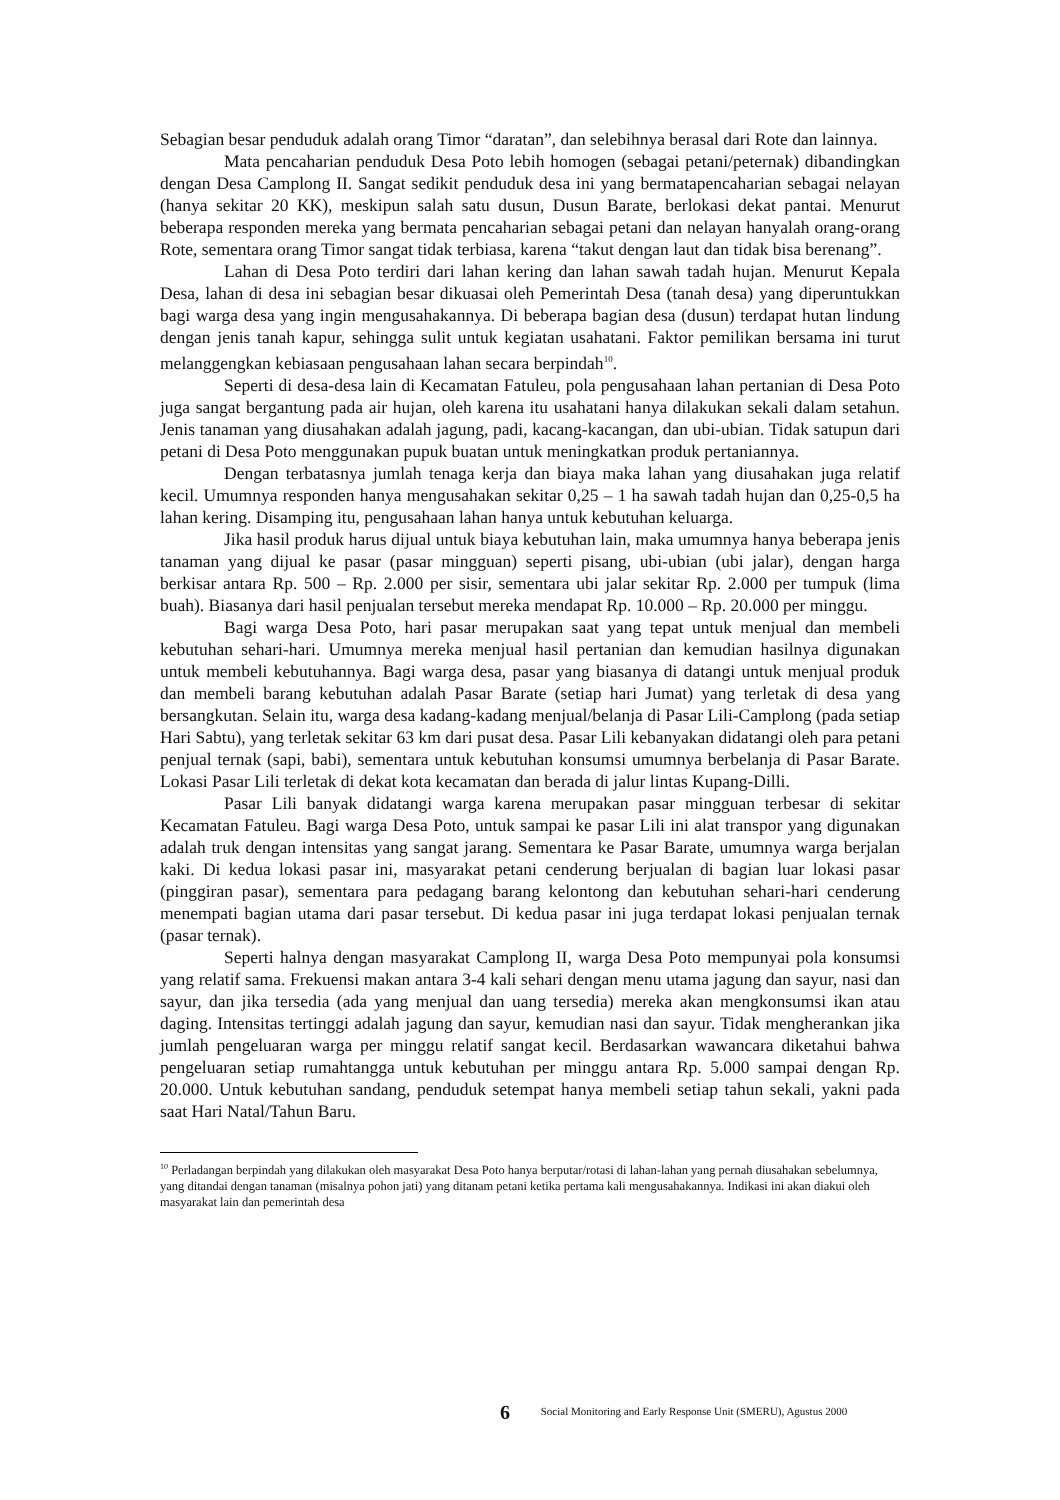Sebagian besar penduduk adalah orang Timor “daratan”, dan selebihnya berasal dari Rote dan lainnya.
Mata pencaharian penduduk Desa Poto lebih homogen (sebagai petani/peternak) dibandingkan dengan Desa Camplong II. Sangat sedikit penduduk desa ini yang bermatapencaharian sebagai nelayan (hanya sekitar 20 KK), meskipun salah satu dusun, Dusun Barate, berlokasi dekat pantai. Menurut beberapa responden mereka yang bermata pencaharian sebagai petani dan nelayan hanyalah orang-orang Rote, sementara orang Timor sangat tidak terbiasa, karena “takut dengan laut dan tidak bisa berenang”.
Lahan di Desa Poto terdiri dari lahan kering dan lahan sawah tadah hujan. Menurut Kepala Desa, lahan di desa ini sebagian besar dikuasai oleh Pemerintah Desa (tanah desa) yang diperuntukkan bagi warga desa yang ingin mengusahakannya. Di beberapa bagian desa (dusun) terdapat hutan lindung dengan jenis tanah kapur, sehingga sulit untuk kegiatan usahatani. Faktor pemilikan bersama ini turut melanggengkan kebiasaan pengusahaan lahan secara berpindah<sup>10</sup>.
Seperti di desa-desa lain di Kecamatan Fatuleu, pola pengusahaan lahan pertanian di Desa Poto juga sangat bergantung pada air hujan, oleh karena itu usahatani hanya dilakukan sekali dalam setahun. Jenis tanaman yang diusahakan adalah jagung, padi, kacang-kacangan, dan ubi-ubian. Tidak satupun dari petani di Desa Poto menggunakan pupuk buatan untuk meningkatkan produk pertaniannya.
Dengan terbatasnya jumlah tenaga kerja dan biaya maka lahan yang diusahakan juga relatif kecil. Umumnya responden hanya mengusahakan sekitar 0,25 – 1 ha sawah tadah hujan dan 0,25-0,5 ha lahan kering. Disamping itu, pengusahaan lahan hanya untuk kebutuhan keluarga.
Jika hasil produk harus dijual untuk biaya kebutuhan lain, maka umumnya hanya beberapa jenis tanaman yang dijual ke pasar (pasar mingguan) seperti pisang, ubi-ubian (ubi jalar), dengan harga berkisar antara Rp. 500 – Rp. 2.000 per sisir, sementara ubi jalar sekitar Rp. 2.000 per tumpuk (lima buah). Biasanya dari hasil penjualan tersebut mereka mendapat Rp. 10.000 – Rp. 20.000 per minggu.
Bagi warga Desa Poto, hari pasar merupakan saat yang tepat untuk menjual dan membeli kebutuhan sehari-hari. Umumnya mereka menjual hasil pertanian dan kemudian hasilnya digunakan untuk membeli kebutuhannya. Bagi warga desa, pasar yang biasanya di datangi untuk menjual produk dan membeli barang kebutuhan adalah Pasar Barate (setiap hari Jumat) yang terletak di desa yang bersangkutan. Selain itu, warga desa kadang-kadang menjual/belanja di Pasar Lili-Camplong (pada setiap Hari Sabtu), yang terletak sekitar 63 km dari pusat desa. Pasar Lili kebanyakan didatangi oleh para petani penjual ternak (sapi, babi), sementara untuk kebutuhan konsumsi umumnya berbelanja di Pasar Barate. Lokasi Pasar Lili terletak di dekat kota kecamatan dan berada di jalur lintas Kupang-Dilli.
Pasar Lili banyak didatangi warga karena merupakan pasar mingguan terbesar di sekitar Kecamatan Fatuleu. Bagi warga Desa Poto, untuk sampai ke pasar Lili ini alat transpor yang digunakan adalah truk dengan intensitas yang sangat jarang. Sementara ke Pasar Barate, umumnya warga berjalan kaki. Di kedua lokasi pasar ini, masyarakat petani cenderung berjualan di bagian luar lokasi pasar (pinggiran pasar), sementara para pedagang barang kelontong dan kebutuhan sehari-hari cenderung menempati bagian utama dari pasar tersebut. Di kedua pasar ini juga terdapat lokasi penjualan ternak (pasar ternak).
Seperti halnya dengan masyarakat Camplong II, warga Desa Poto mempunyai pola konsumsi yang relatif sama. Frekuensi makan antara 3-4 kali sehari dengan menu utama jagung dan sayur, nasi dan sayur, dan jika tersedia (ada yang menjual dan uang tersedia) mereka akan mengkonsumsi ikan atau daging. Intensitas tertinggi adalah jagung dan sayur, kemudian nasi dan sayur. Tidak mengherankan jika jumlah pengeluaran warga per minggu relatif sangat kecil. Berdasarkan wawancara diketahui bahwa pengeluaran setiap rumahtangga untuk kebutuhan per minggu antara Rp. 5.000 sampai dengan Rp. 20.000. Untuk kebutuhan sandang, penduduk setempat hanya membeli setiap tahun sekali, yakni pada saat Hari Natal/Tahun Baru.
<sup>10</sup> Perladangan berpindah yang dilakukan oleh masyarakat Desa Poto hanya berputar/rotasi di lahan-lahan yang pernah diusahakan sebelumnya, yang ditandai dengan tanaman (misalnya pohon jati) yang ditanam petani ketika pertama kali mengusahakannya. Indikasi ini akan diakui oleh masyarakat lain dan pemerintah desa
6 Social Monitoring and Early Response Unit (SMERU), Agustus 2000